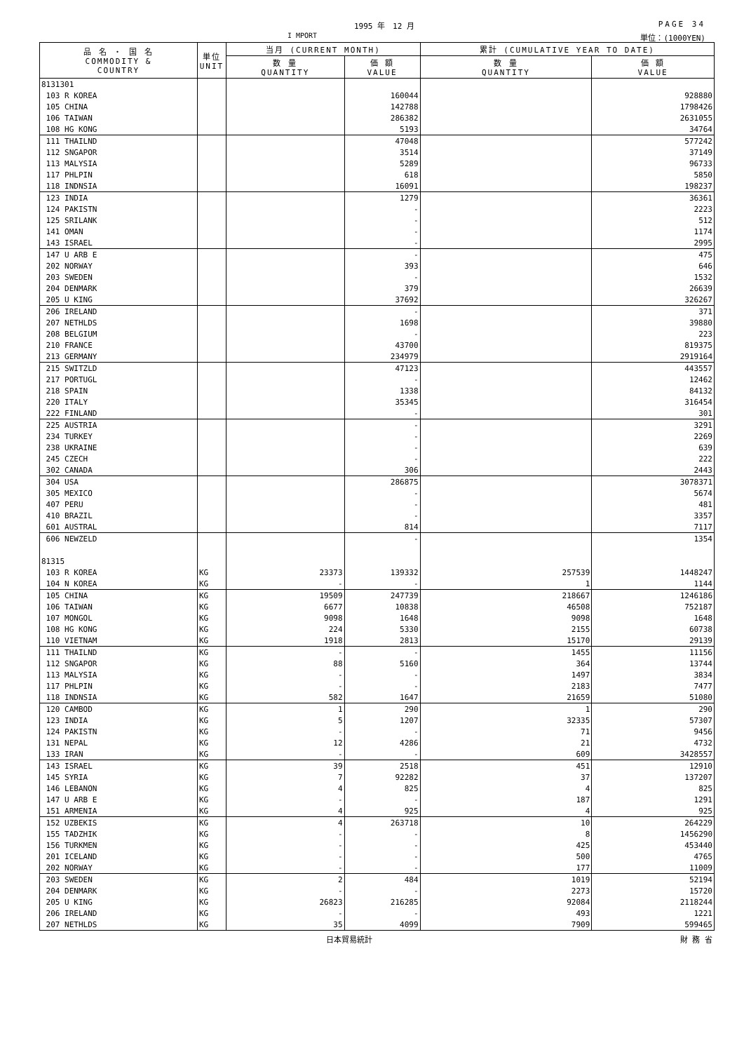1995 年　12 月
I MPORT
PAGE 34
単位：(1000YEN)
| 品 名 ・ 国 名 COMMODITY & COUNTRY | 単位 UNIT | 当月 (CURRENT MONTH) | | 累計 (CUMULATIVE YEAR TO DATE) | |
| --- | --- | --- | --- | --- | --- |
| | | 数 量 QUANTITY | 価 額 VALUE | 数 量 QUANTITY | 価 額 VALUE |
| 8131301 | | | | | |
| 103 R KOREA | | | 160044 | | 928880 |
| 105 CHINA | | | 142788 | | 1798426 |
| 106 TAIWAN | | | 286382 | | 2631055 |
| 108 HG KONG | | | 5193 | | 34764 |
| 111 THAILND | | | 47048 | | 577242 |
| 112 SNGAPOR | | | 3514 | | 37149 |
| 113 MALYSIA | | | 5289 | | 96733 |
| 117 PHLPIN | | | 618 | | 5850 |
| 118 INDNSIA | | | 16091 | | 198237 |
| 123 INDIA | | | 1279 | | 36361 |
| 124 PAKISTN | | | - | | 2223 |
| 125 SRILANK | | | - | | 512 |
| 141 OMAN | | | - | | 1174 |
| 143 ISRAEL | | | - | | 2995 |
| 147 U ARB E | | | - | | 475 |
| 202 NORWAY | | | 393 | | 646 |
| 203 SWEDEN | | | - | | 1532 |
| 204 DENMARK | | | 379 | | 26639 |
| 205 U KING | | | 37692 | | 326267 |
| 206 IRELAND | | | - | | 371 |
| 207 NETHLDS | | | 1698 | | 39880 |
| 208 BELGIUM | | | - | | 223 |
| 210 FRANCE | | | 43700 | | 819375 |
| 213 GERMANY | | | 234979 | | 2919164 |
| 215 SWITZLD | | | 47123 | | 443557 |
| 217 PORTUGL | | | - | | 12462 |
| 218 SPAIN | | | 1338 | | 84132 |
| 220 ITALY | | | 35345 | | 316454 |
| 222 FINLAND | | | - | | 301 |
| 225 AUSTRIA | | | - | | 3291 |
| 234 TURKEY | | | - | | 2269 |
| 238 UKRAINE | | | - | | 639 |
| 245 CZECH | | | - | | 222 |
| 302 CANADA | | | 306 | | 2443 |
| 304 USA | | | 286875 | | 3078371 |
| 305 MEXICO | | | - | | 5674 |
| 407 PERU | | | - | | 481 |
| 410 BRAZIL | | | - | | 3357 |
| 601 AUSTRAL | | | 814 | | 7117 |
| 606 NEWZELD | | | - | | 1354 |
| 81315 | | | | | |
| 103 R KOREA | KG | 23373 | 139332 | 257539 | 1448247 |
| 104 N KOREA | KG | - | - | 1 | 1144 |
| 105 CHINA | KG | 19509 | 247739 | 218667 | 1246186 |
| 106 TAIWAN | KG | 6677 | 10838 | 46508 | 752187 |
| 107 MONGOL | KG | 9098 | 1648 | 9098 | 1648 |
| 108 HG KONG | KG | 224 | 5330 | 2155 | 60738 |
| 110 VIETNAM | KG | 1918 | 2813 | 15170 | 29139 |
| 111 THAILND | KG | - | - | 1455 | 11156 |
| 112 SNGAPOR | KG | 88 | 5160 | 364 | 13744 |
| 113 MALYSIA | KG | - | - | 1497 | 3834 |
| 117 PHLPIN | KG | - | - | 2183 | 7477 |
| 118 INDNSIA | KG | 582 | 1647 | 21659 | 51080 |
| 120 CAMBOD | KG | 1 | 290 | 1 | 290 |
| 123 INDIA | KG | 5 | 1207 | 32335 | 57307 |
| 124 PAKISTN | KG | - | - | 71 | 9456 |
| 131 NEPAL | KG | 12 | 4286 | 21 | 4732 |
| 133 IRAN | KG | - | - | 609 | 3428557 |
| 143 ISRAEL | KG | 39 | 2518 | 451 | 12910 |
| 145 SYRIA | KG | 7 | 92282 | 37 | 137207 |
| 146 LEBANON | KG | 4 | 825 | 4 | 825 |
| 147 U ARB E | KG | - | - | 187 | 1291 |
| 151 ARMENIA | KG | 4 | 925 | 4 | 925 |
| 152 UZBEKIS | KG | 4 | 263718 | 10 | 264229 |
| 155 TADZHIK | KG | - | - | 8 | 1456290 |
| 156 TURKMEN | KG | - | - | 425 | 453440 |
| 201 ICELAND | KG | - | - | 500 | 4765 |
| 202 NORWAY | KG | - | - | 177 | 11009 |
| 203 SWEDEN | KG | 2 | 484 | 1019 | 52194 |
| 204 DENMARK | KG | - | - | 2273 | 15720 |
| 205 U KING | KG | 26823 | 216285 | 92084 | 2118244 |
| 206 IRELAND | KG | - | - | 493 | 1221 |
| 207 NETHLDS | KG | 35 | 4099 | 7909 | 599465 |
日本貿易統計 財 務 省